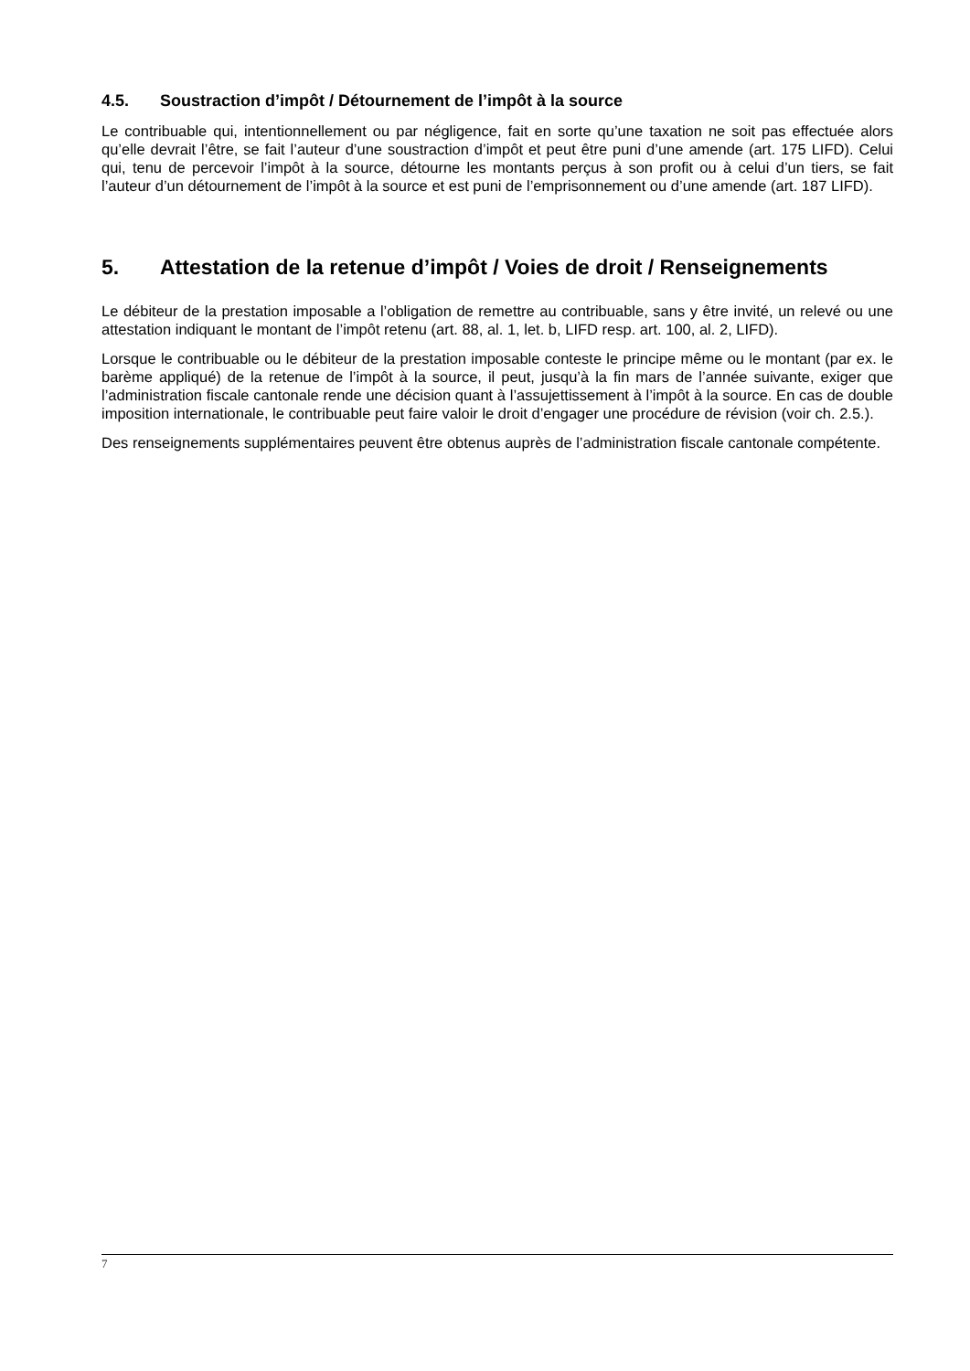4.5. Soustraction d’impôt / Détournement de l’impôt à la source
Le contribuable qui, intentionnellement ou par négligence, fait en sorte qu’une taxation ne soit pas effectuée alors qu’elle devrait l’être, se fait l’auteur d’une soustraction d’impôt et peut être puni d’une amende (art. 175 LIFD). Celui qui, tenu de percevoir l’impôt à la source, détourne les montants perçus à son profit ou à celui d’un tiers, se fait l’auteur d’un détournement de l’impôt à la source et est puni de l’emprisonnement ou d’une amende (art. 187 LIFD).
5. Attestation de la retenue d’impôt / Voies de droit / Renseignements
Le débiteur de la prestation imposable a l’obligation de remettre au contribuable, sans y être invité, un relevé ou une attestation indiquant le montant de l’impôt retenu (art. 88, al. 1, let. b, LIFD resp. art. 100, al. 2, LIFD).
Lorsque le contribuable ou le débiteur de la prestation imposable conteste le principe même ou le montant (par ex. le barème appliqué) de la retenue de l’impôt à la source, il peut, jusqu’à la fin mars de l’année suivante, exiger que l’administration fiscale cantonale rende une décision quant à l’assujettissement à l’impôt à la source. En cas de double imposition internationale, le contribuable peut faire valoir le droit d’engager une procédure de révision (voir ch. 2.5.).
Des renseignements supplémentaires peuvent être obtenus auprès de l’administration fiscale cantonale compétente.
7